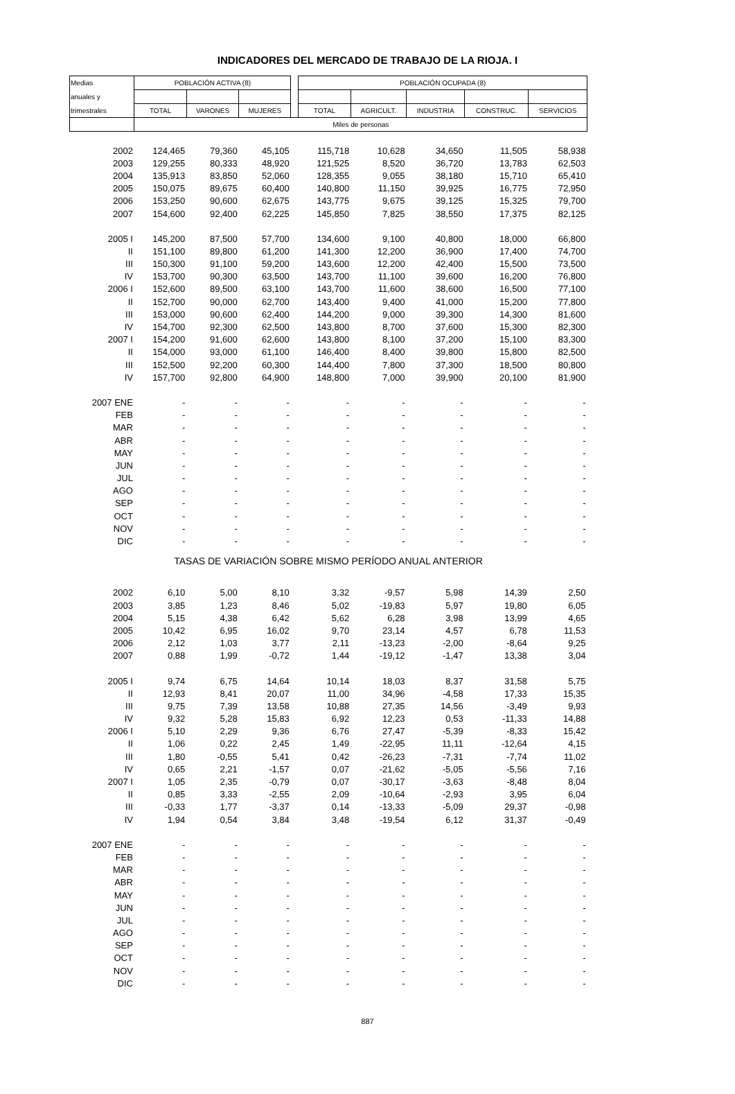INDICADORES DEL MERCADO DE TRABAJO DE LA RIOJA. I
| Medias | POBLACIÓN ACTIVA (8) | | | | POBLACIÓN OCUPADA (8) | | | | |
| --- | --- | --- | --- | --- | --- | --- | --- | --- | --- |
| anuales y | | | | | | | | | |
| trimestrales | TOTAL | VARONES | MUJERES | | TOTAL | AGRICULT. | INDUSTRIA | CONSTRUC. | SERVICIOS |
| | Miles de personas | | | | | | | | |
| 2002 | 124,465 | 79,360 | 45,105 | | 115,718 | 10,628 | 34,650 | 11,505 | 58,938 |
| 2003 | 129,255 | 80,333 | 48,920 | | 121,525 | 8,520 | 36,720 | 13,783 | 62,503 |
| 2004 | 135,913 | 83,850 | 52,060 | | 128,355 | 9,055 | 38,180 | 15,710 | 65,410 |
| 2005 | 150,075 | 89,675 | 60,400 | | 140,800 | 11,150 | 39,925 | 16,775 | 72,950 |
| 2006 | 153,250 | 90,600 | 62,675 | | 143,775 | 9,675 | 39,125 | 15,325 | 79,700 |
| 2007 | 154,600 | 92,400 | 62,225 | | 145,850 | 7,825 | 38,550 | 17,375 | 82,125 |
| 2005 I | 145,200 | 87,500 | 57,700 | | 134,600 | 9,100 | 40,800 | 18,000 | 66,800 |
| II | 151,100 | 89,800 | 61,200 | | 141,300 | 12,200 | 36,900 | 17,400 | 74,700 |
| III | 150,300 | 91,100 | 59,200 | | 143,600 | 12,200 | 42,400 | 15,500 | 73,500 |
| IV | 153,700 | 90,300 | 63,500 | | 143,700 | 11,100 | 39,600 | 16,200 | 76,800 |
| 2006 I | 152,600 | 89,500 | 63,100 | | 143,700 | 11,600 | 38,600 | 16,500 | 77,100 |
| II | 152,700 | 90,000 | 62,700 | | 143,400 | 9,400 | 41,000 | 15,200 | 77,800 |
| III | 153,000 | 90,600 | 62,400 | | 144,200 | 9,000 | 39,300 | 14,300 | 81,600 |
| IV | 154,700 | 92,300 | 62,500 | | 143,800 | 8,700 | 37,600 | 15,300 | 82,300 |
| 2007 I | 154,200 | 91,600 | 62,600 | | 143,800 | 8,100 | 37,200 | 15,100 | 83,300 |
| II | 154,000 | 93,000 | 61,100 | | 146,400 | 8,400 | 39,800 | 15,800 | 82,500 |
| III | 152,500 | 92,200 | 60,300 | | 144,400 | 7,800 | 37,300 | 18,500 | 80,800 |
| IV | 157,700 | 92,800 | 64,900 | | 148,800 | 7,000 | 39,900 | 20,100 | 81,900 |
| 2007 ENE | - | - | - | | - | - | - | - | - |
| FEB | - | - | - | | - | - | - | - | - |
| MAR | - | - | - | | - | - | - | - | - |
| ABR | - | - | - | | - | - | - | - | - |
| MAY | - | - | - | | - | - | - | - | - |
| JUN | - | - | - | | - | - | - | - | - |
| JUL | - | - | - | | - | - | - | - | - |
| AGO | - | - | - | | - | - | - | - | - |
| SEP | - | - | - | | - | - | - | - | - |
| OCT | - | - | - | | - | - | - | - | - |
| NOV | - | - | - | | - | - | - | - | - |
| DIC | - | - | - | | - | - | - | - | - |
| TASAS DE VARIACIÓN SOBRE MISMO PERÍODO ANUAL ANTERIOR | | | | | | | | | |
| 2002 | 6,10 | 5,00 | 8,10 | | 3,32 | -9,57 | 5,98 | 14,39 | 2,50 |
| 2003 | 3,85 | 1,23 | 8,46 | | 5,02 | -19,83 | 5,97 | 19,80 | 6,05 |
| 2004 | 5,15 | 4,38 | 6,42 | | 5,62 | 6,28 | 3,98 | 13,99 | 4,65 |
| 2005 | 10,42 | 6,95 | 16,02 | | 9,70 | 23,14 | 4,57 | 6,78 | 11,53 |
| 2006 | 2,12 | 1,03 | 3,77 | | 2,11 | -13,23 | -2,00 | -8,64 | 9,25 |
| 2007 | 0,88 | 1,99 | -0,72 | | 1,44 | -19,12 | -1,47 | 13,38 | 3,04 |
| 2005 I | 9,74 | 6,75 | 14,64 | | 10,14 | 18,03 | 8,37 | 31,58 | 5,75 |
| II | 12,93 | 8,41 | 20,07 | | 11,00 | 34,96 | -4,58 | 17,33 | 15,35 |
| III | 9,75 | 7,39 | 13,58 | | 10,88 | 27,35 | 14,56 | -3,49 | 9,93 |
| IV | 9,32 | 5,28 | 15,83 | | 6,92 | 12,23 | 0,53 | -11,33 | 14,88 |
| 2006 I | 5,10 | 2,29 | 9,36 | | 6,76 | 27,47 | -5,39 | -8,33 | 15,42 |
| II | 1,06 | 0,22 | 2,45 | | 1,49 | -22,95 | 11,11 | -12,64 | 4,15 |
| III | 1,80 | -0,55 | 5,41 | | 0,42 | -26,23 | -7,31 | -7,74 | 11,02 |
| IV | 0,65 | 2,21 | -1,57 | | 0,07 | -21,62 | -5,05 | -5,56 | 7,16 |
| 2007 I | 1,05 | 2,35 | -0,79 | | 0,07 | -30,17 | -3,63 | -8,48 | 8,04 |
| II | 0,85 | 3,33 | -2,55 | | 2,09 | -10,64 | -2,93 | 3,95 | 6,04 |
| III | -0,33 | 1,77 | -3,37 | | 0,14 | -13,33 | -5,09 | 29,37 | -0,98 |
| IV | 1,94 | 0,54 | 3,84 | | 3,48 | -19,54 | 6,12 | 31,37 | -0,49 |
| 2007 ENE | - | - | - | | - | - | - | - | - |
| FEB | - | - | - | | - | - | - | - | - |
| MAR | - | - | - | | - | - | - | - | - |
| ABR | - | - | - | | - | - | - | - | - |
| MAY | - | - | - | | - | - | - | - | - |
| JUN | - | - | - | | - | - | - | - | - |
| JUL | - | - | - | | - | - | - | - | - |
| AGO | - | - | - | | - | - | - | - | - |
| SEP | - | - | - | | - | - | - | - | - |
| OCT | - | - | - | | - | - | - | - | - |
| NOV | - | - | - | | - | - | - | - | - |
| DIC | - | - | - | | - | - | - | - | - |
887